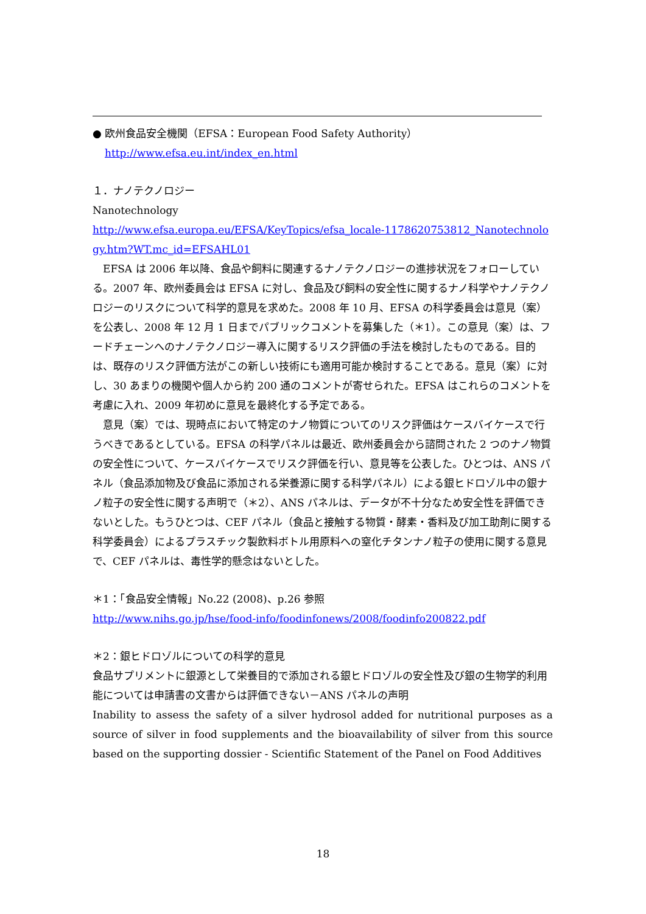● 欧州食品安全機関（EFSA：European Food Safety Authority）
http://www.efsa.eu.int/index_en.html
１．ナノテクノロジー
Nanotechnology
http://www.efsa.europa.eu/EFSA/KeyTopics/efsa_locale-1178620753812_Nanotechnology.htm?WT.mc_id=EFSAHL01
EFSA は 2006 年以降、食品や飼料に関連するナノテクノロジーの進捗状況をフォローしている。2007 年、欧州委員会は EFSA に対し、食品及び飼料の安全性に関するナノ科学やナノテクノロジーのリスクについて科学的意見を求めた。2008 年 10 月、EFSA の科学委員会は意見（案）を公表し、2008 年 12 月 1 日までパブリックコメントを募集した（＊1）。この意見（案）は、フードチェーンへのナノテクノロジー導入に関するリスク評価の手法を検討したものである。目的は、既存のリスク評価方法がこの新しい技術にも適用可能か検討することである。意見（案）に対し、30 あまりの機関や個人から約 200 通のコメントが寄せられた。EFSA はこれらのコメントを考慮に入れ、2009 年初めに意見を最終化する予定である。
意見（案）では、現時点において特定のナノ物質についてのリスク評価はケースバイケースで行うべきであるとしている。EFSA の科学パネルは最近、欧州委員会から諮問された 2 つのナノ物質の安全性について、ケースバイケースでリスク評価を行い、意見等を公表した。ひとつは、ANS パネル（食品添加物及び食品に添加される栄養源に関する科学パネル）による銀ヒドロゾル中の銀ナノ粒子の安全性に関する声明で（＊2）、ANS パネルは、データが不十分なため安全性を評価できないとした。もうひとつは、CEF パネル（食品と接触する物質・酵素・香料及び加工助剤に関する科学委員会）によるプラスチック製飲料ボトル用原料への窒化チタンナノ粒子の使用に関する意見で、CEF パネルは、毒性学的懸念はないとした。
＊1：「食品安全情報」No.22 (2008)、p.26 参照
http://www.nihs.go.jp/hse/food-info/foodinfonews/2008/foodinfo200822.pdf
＊2：銀ヒドロゾルについての科学的意見
食品サプリメントに銀源として栄養目的で添加される銀ヒドロゾルの安全性及び銀の生物学的利用能については申請書の文書からは評価できない－ANS パネルの声明
Inability to assess the safety of a silver hydrosol added for nutritional purposes as a source of silver in food supplements and the bioavailability of silver from this source based on the supporting dossier - Scientific Statement of the Panel on Food Additives
18